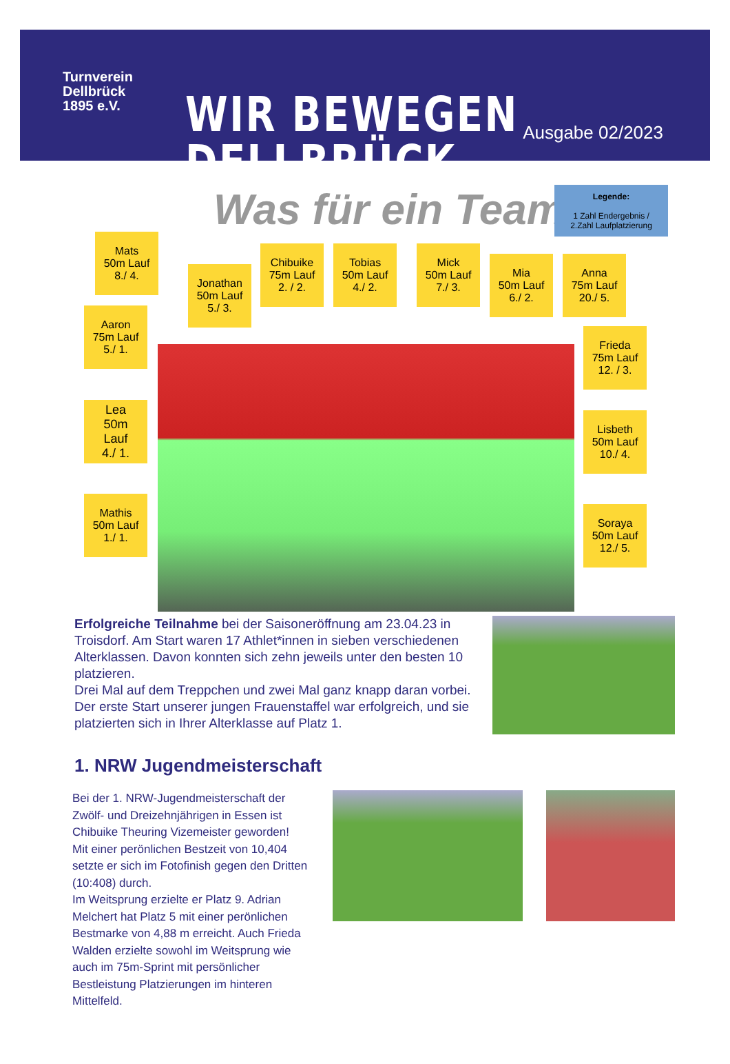Turnverein
Dellbrück
1895 e.V.
WIR BEWEGEN DELLBRÜCK. Ausgabe 02/2023
Was für ein Team
Legende:
1 Zahl Endergebnis /
2.Zahl Laufplatzierung
Mats
50m Lauf
8./ 4.
Jonathan
50m Lauf
5./ 3.
Chibuike
75m Lauf
2. / 2.
Tobias
50m Lauf
4./ 2.
Mick
50m Lauf
7./ 3.
Mia
50m Lauf
6./ 2.
Anna
75m Lauf
20./ 5.
Aaron
75m Lauf
5./ 1.
Frieda
75m Lauf
12. / 3.
Lea
50m
Lauf
4./ 1.
Lisbeth
50m Lauf
10./ 4.
Mathis
50m Lauf
1./ 1.
Soraya
50m Lauf
12./ 5.
Erfolgreiche Teilnahme bei der Saisoneröffnung am 23.04.23 in Troisdorf. Am Start waren 17 Athlet*innen in sieben verschiedenen Alterklassen. Davon konnten sich zehn jeweils unter den besten 10 platzieren.
Drei Mal auf dem Treppchen und zwei Mal ganz knapp daran vorbei. Der erste Start unserer jungen Frauenstaffel war erfolgreich, und sie platzierten sich in Ihrer Alterklasse auf Platz 1.
1. NRW Jugendmeisterschaft
Bei der 1. NRW-Jugendmeisterschaft der Zwölf- und Dreizehnjährigen in Essen ist Chibuike Theuring Vizemeister geworden!
Mit einer perönlichen Bestzeit von 10,404 setzte er sich im Fotofinish gegen den Dritten (10:408) durch.
Im Weitsprung erzielte er Platz 9. Adrian Melchert hat Platz 5 mit einer perönlichen Bestmarke von 4,88 m erreicht. Auch Frieda Walden erzielte sowohl im Weitsprung wie auch im 75m-Sprint mit persönlicher Bestleistung Platzierungen im hinteren Mittelfeld.